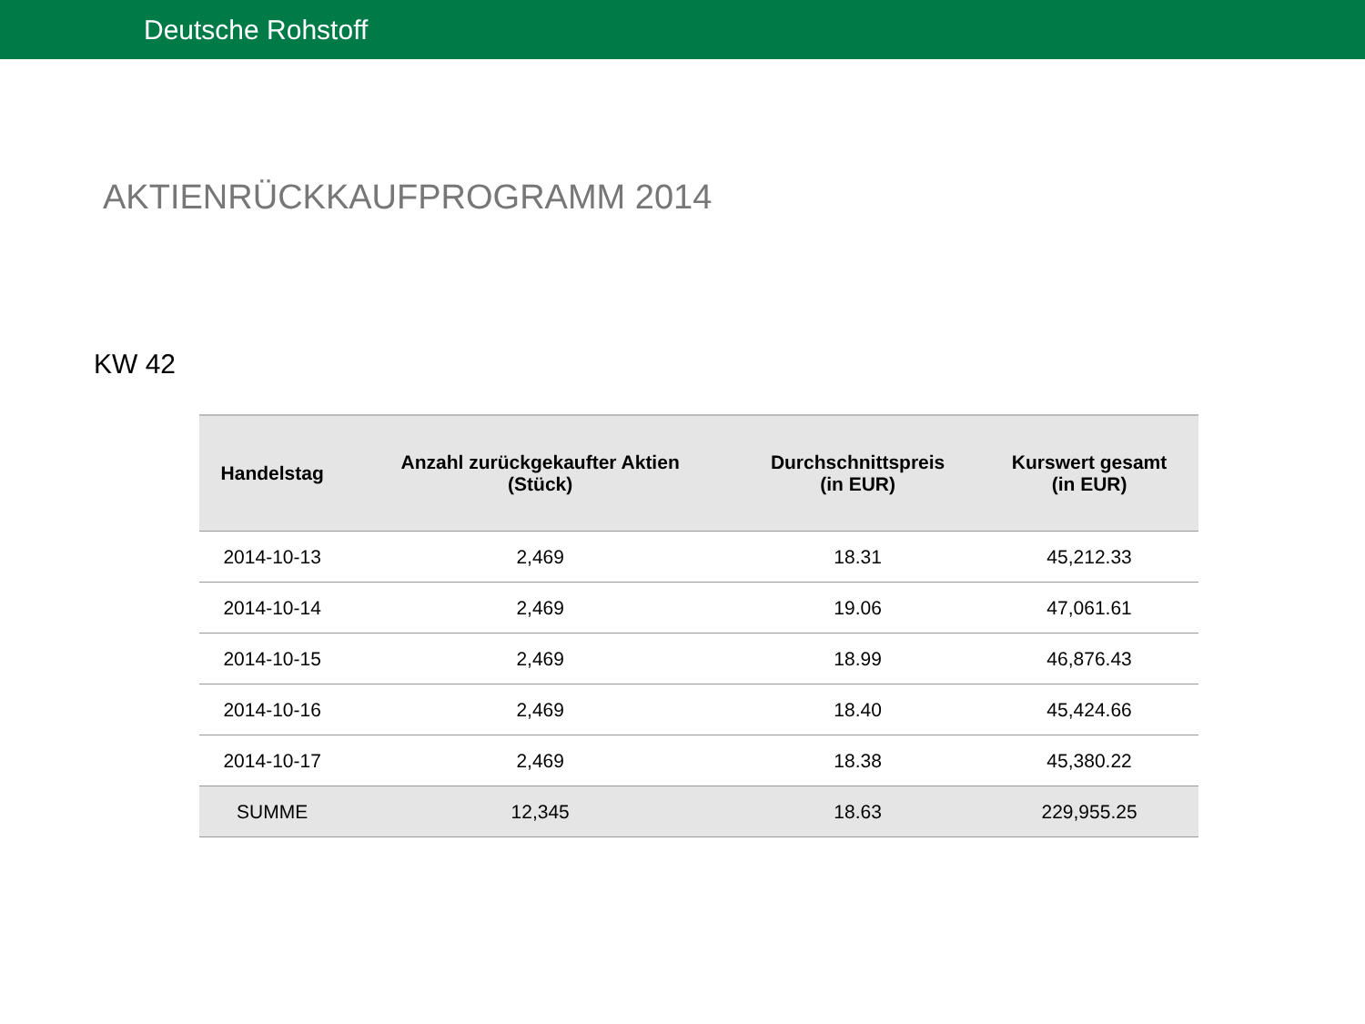Deutsche Rohstoff
AKTIENRÜCKKAUFPROGRAMM 2014
KW 42
| Handelstag | Anzahl zurückgekaufter Aktien (Stück) | Durchschnittspreis (in EUR) | Kurswert gesamt (in EUR) |
| --- | --- | --- | --- |
| 2014-10-13 | 2,469 | 18.31 | 45,212.33 |
| 2014-10-14 | 2,469 | 19.06 | 47,061.61 |
| 2014-10-15 | 2,469 | 18.99 | 46,876.43 |
| 2014-10-16 | 2,469 | 18.40 | 45,424.66 |
| 2014-10-17 | 2,469 | 18.38 | 45,380.22 |
| SUMME | 12,345 | 18.63 | 229,955.25 |